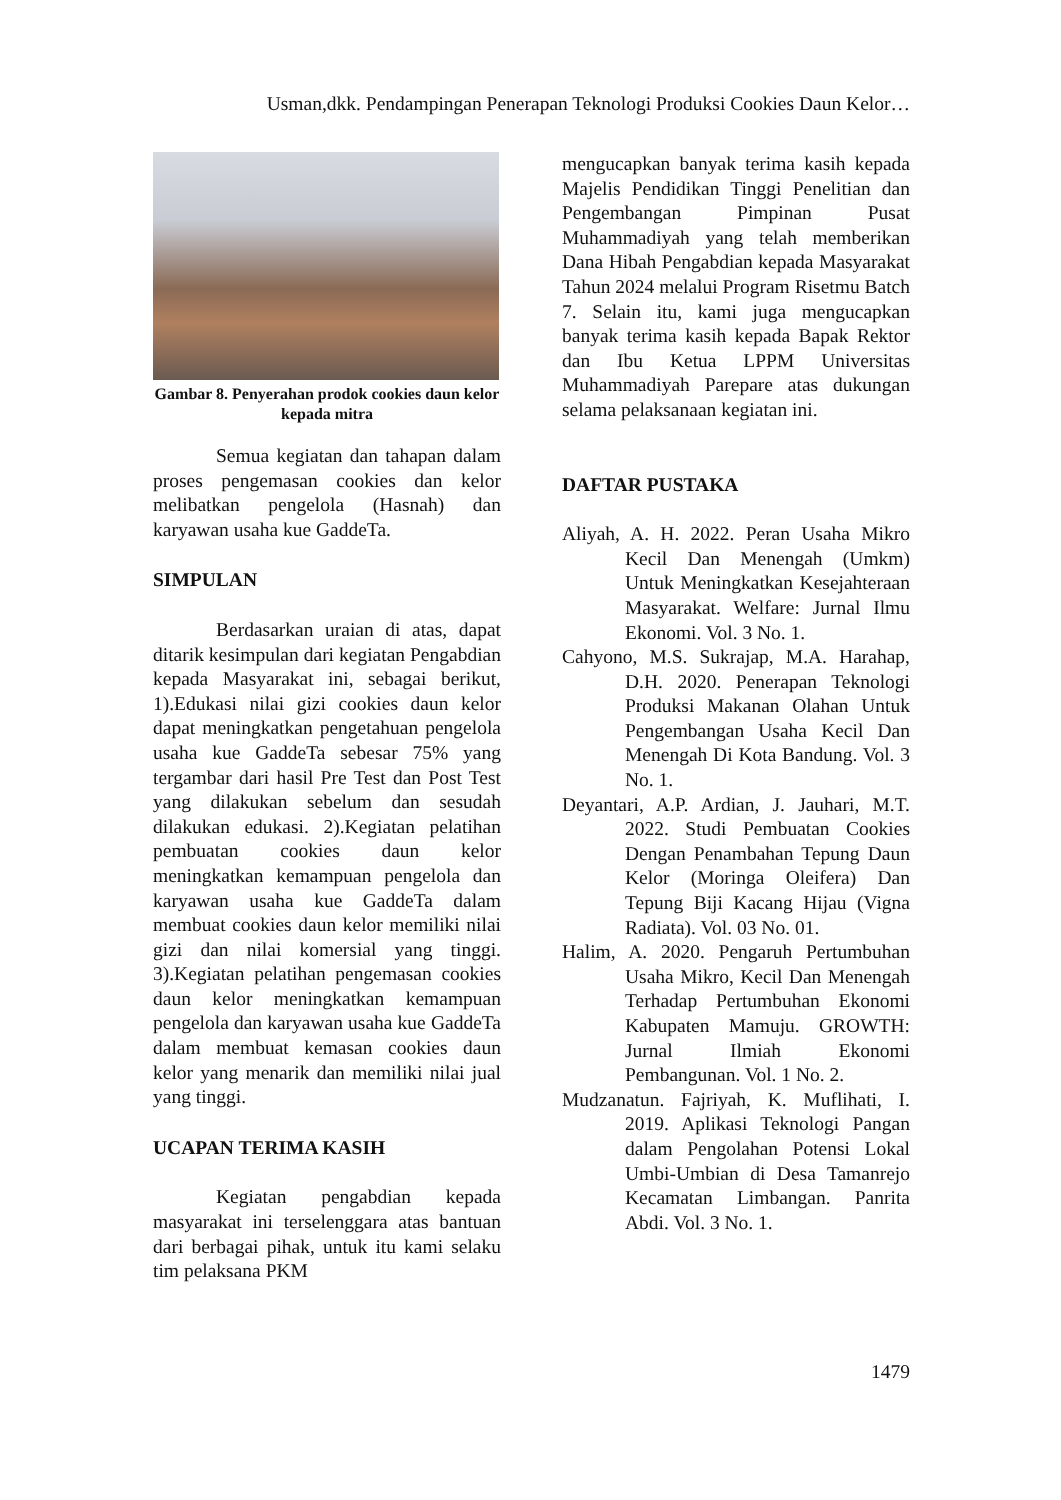Usman,dkk. Pendampingan Penerapan Teknologi Produksi Cookies Daun Kelor…
Gambar 8. Penyerahan prodok cookies daun kelor kepada mitra
Semua kegiatan dan tahapan dalam proses pengemasan cookies dan kelor melibatkan pengelola (Hasnah) dan karyawan usaha kue GaddeTa.
SIMPULAN
Berdasarkan uraian di atas, dapat ditarik kesimpulan dari kegiatan Pengabdian kepada Masyarakat ini, sebagai berikut, 1).Edukasi nilai gizi cookies daun kelor dapat meningkatkan pengetahuan pengelola usaha kue GaddeTa sebesar 75% yang tergambar dari hasil Pre Test dan Post Test yang dilakukan sebelum dan sesudah dilakukan edukasi. 2).Kegiatan pelatihan pembuatan cookies daun kelor meningkatkan kemampuan pengelola dan karyawan usaha kue GaddeTa dalam membuat cookies daun kelor memiliki nilai gizi dan nilai komersial yang tinggi. 3).Kegiatan pelatihan pengemasan cookies daun kelor meningkatkan kemampuan pengelola dan karyawan usaha kue GaddeTa dalam membuat kemasan cookies daun kelor yang menarik dan memiliki nilai jual yang tinggi.
UCAPAN TERIMA KASIH
Kegiatan pengabdian kepada masyarakat ini terselenggara atas bantuan dari berbagai pihak, untuk itu kami selaku tim pelaksana PKM
mengucapkan banyak terima kasih kepada Majelis Pendidikan Tinggi Penelitian dan Pengembangan Pimpinan Pusat Muhammadiyah yang telah memberikan Dana Hibah Pengabdian kepada Masyarakat Tahun 2024 melalui Program Risetmu Batch 7. Selain itu, kami juga mengucapkan banyak terima kasih kepada Bapak Rektor dan Ibu Ketua LPPM Universitas Muhammadiyah Parepare atas dukungan selama pelaksanaan kegiatan ini.
DAFTAR PUSTAKA
Aliyah, A. H. 2022. Peran Usaha Mikro Kecil Dan Menengah (Umkm) Untuk Meningkatkan Kesejahteraan Masyarakat. Welfare: Jurnal Ilmu Ekonomi. Vol. 3 No. 1.
Cahyono, M.S. Sukrajap, M.A. Harahap, D.H. 2020. Penerapan Teknologi Produksi Makanan Olahan Untuk Pengembangan Usaha Kecil Dan Menengah Di Kota Bandung. Vol. 3 No. 1.
Deyantari, A.P. Ardian, J. Jauhari, M.T. 2022. Studi Pembuatan Cookies Dengan Penambahan Tepung Daun Kelor (Moringa Oleifera) Dan Tepung Biji Kacang Hijau (Vigna Radiata). Vol. 03 No. 01.
Halim, A. 2020. Pengaruh Pertumbuhan Usaha Mikro, Kecil Dan Menengah Terhadap Pertumbuhan Ekonomi Kabupaten Mamuju. GROWTH: Jurnal Ilmiah Ekonomi Pembangunan. Vol. 1 No. 2.
Mudzanatun. Fajriyah, K. Muflihati, I. 2019. Aplikasi Teknologi Pangan dalam Pengolahan Potensi Lokal Umbi-Umbian di Desa Tamanrejo Kecamatan Limbangan. Panrita Abdi. Vol. 3 No. 1.
1479